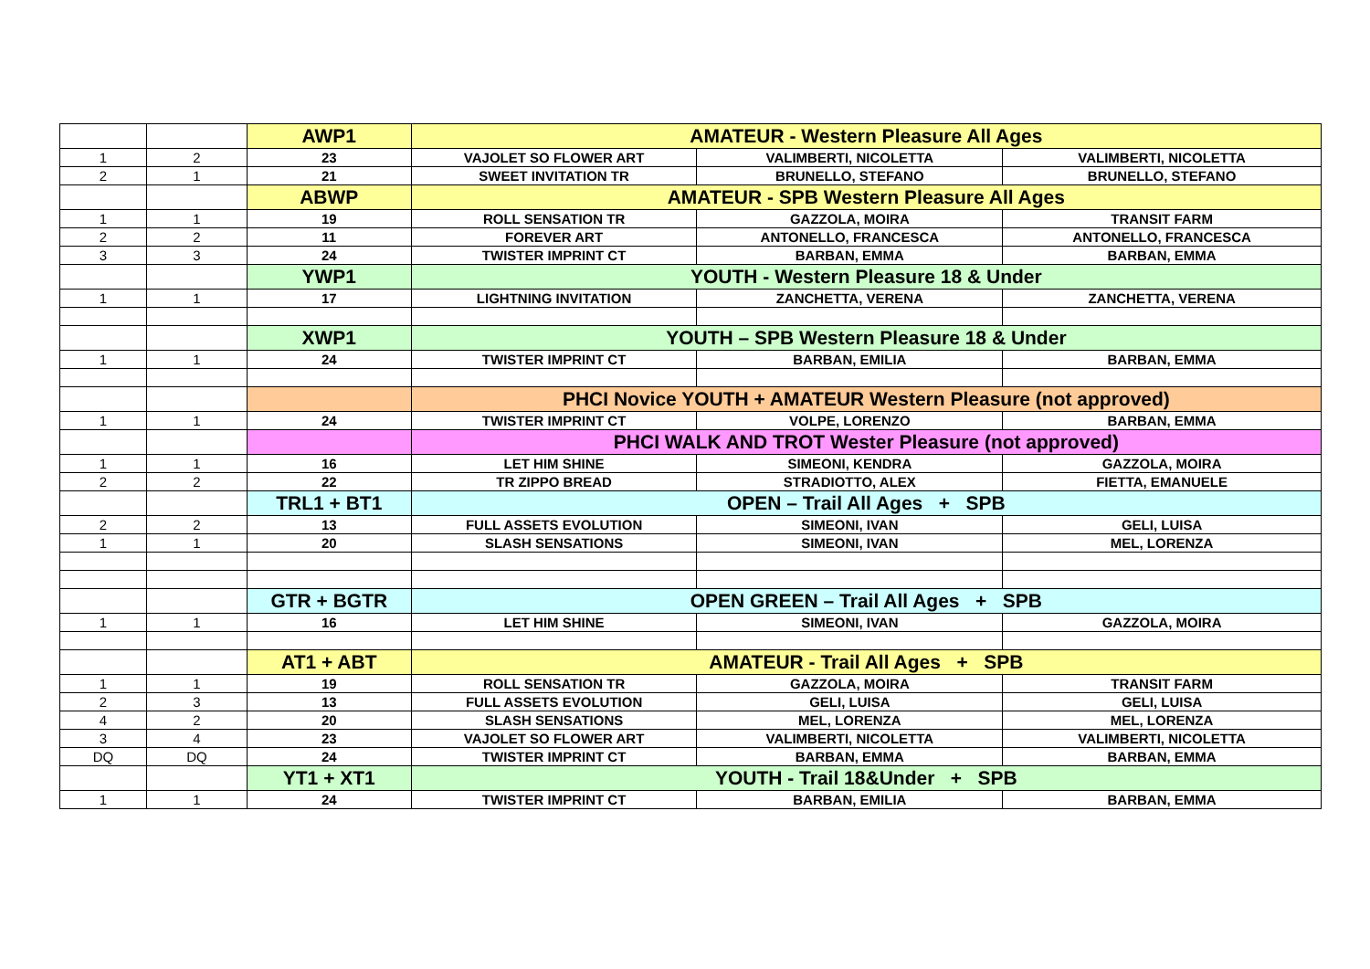| | | AWP1 | AMATEUR - Western Pleasure All Ages | | |
| 1 | 2 | 23 | VAJOLET SO FLOWER ART | VALIMBERTI, NICOLETTA | VALIMBERTI, NICOLETTA |
| 2 | 1 | 21 | SWEET INVITATION TR | BRUNELLO, STEFANO | BRUNELLO, STEFANO |
| | | ABWP | AMATEUR - SPB Western Pleasure All Ages | | |
| 1 | 1 | 19 | ROLL SENSATION TR | GAZZOLA, MOIRA | TRANSIT FARM |
| 2 | 2 | 11 | FOREVER ART | ANTONELLO, FRANCESCA | ANTONELLO, FRANCESCA |
| 3 | 3 | 24 | TWISTER IMPRINT CT | BARBAN, EMMA | BARBAN, EMMA |
| | | YWP1 | YOUTH - Western Pleasure 18 & Under | | |
| 1 | 1 | 17 | LIGHTNING INVITATION | ZANCHETTA, VERENA | ZANCHETTA, VERENA |
| | | XWP1 | YOUTH – SPB Western Pleasure 18 & Under | | |
| 1 | 1 | 24 | TWISTER IMPRINT CT | BARBAN, EMILIA | BARBAN, EMMA |
| | | | PHCI Novice YOUTH + AMATEUR Western Pleasure (not approved) | | |
| 1 | 1 | 24 | TWISTER IMPRINT CT | VOLPE, LORENZO | BARBAN, EMMA |
| | | | PHCI WALK AND TROT Wester Pleasure (not approved) | | |
| 1 | 1 | 16 | LET HIM SHINE | SIMEONI, KENDRA | GAZZOLA, MOIRA |
| 2 | 2 | 22 | TR ZIPPO BREAD | STRADIOTTO, ALEX | FIETTA, EMANUELE |
| | | TRL1 + BT1 | OPEN – Trail All Ages + SPB | | |
| 2 | 2 | 13 | FULL ASSETS EVOLUTION | SIMEONI, IVAN | GELI, LUISA |
| 1 | 1 | 20 | SLASH SENSATIONS | SIMEONI, IVAN | MEL, LORENZA |
| | | GTR + BGTR | OPEN GREEN – Trail All Ages + SPB | | |
| 1 | 1 | 16 | LET HIM SHINE | SIMEONI, IVAN | GAZZOLA, MOIRA |
| | | AT1 + ABT | AMATEUR - Trail All Ages + SPB | | |
| 1 | 1 | 19 | ROLL SENSATION TR | GAZZOLA, MOIRA | TRANSIT FARM |
| 2 | 3 | 13 | FULL ASSETS EVOLUTION | GELI, LUISA | GELI, LUISA |
| 4 | 2 | 20 | SLASH SENSATIONS | MEL, LORENZA | MEL, LORENZA |
| 3 | 4 | 23 | VAJOLET SO FLOWER ART | VALIMBERTI, NICOLETTA | VALIMBERTI, NICOLETTA |
| DQ | DQ | 24 | TWISTER IMPRINT CT | BARBAN, EMMA | BARBAN, EMMA |
| | | YT1 + XT1 | YOUTH - Trail 18&Under + SPB | | |
| 1 | 1 | 24 | TWISTER IMPRINT CT | BARBAN, EMILIA | BARBAN, EMMA |